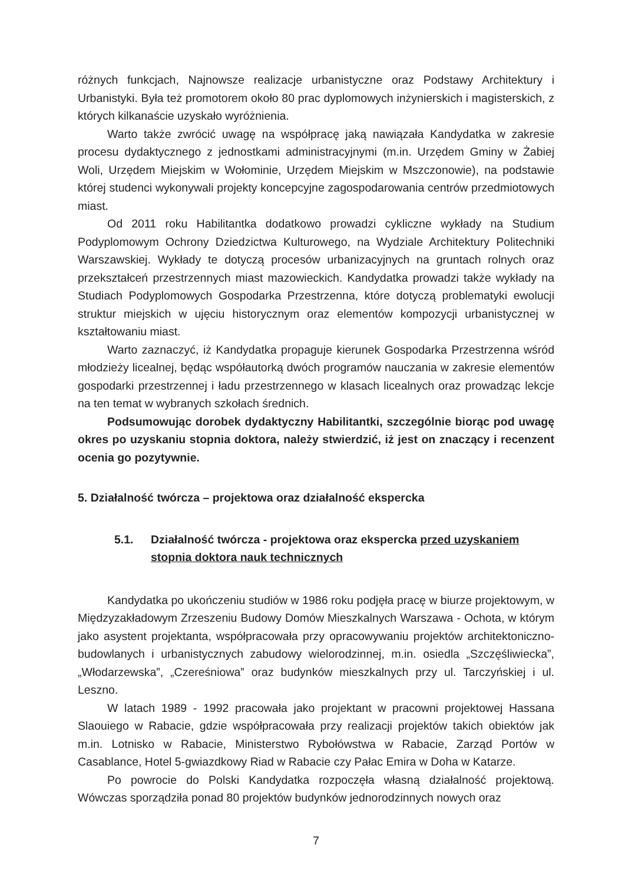różnych funkcjach, Najnowsze realizacje urbanistyczne oraz Podstawy Architektury i Urbanistyki. Była też promotorem około 80 prac dyplomowych inżynierskich i magisterskich, z których kilkanaście uzyskało wyróżnienia.
Warto także zwrócić uwagę na współpracę jaką nawiązała Kandydatka w zakresie procesu dydaktycznego z jednostkami administracyjnymi (m.in. Urzędem Gminy w Żabiej Woli, Urzędem Miejskim w Wołominie, Urzędem Miejskim w Mszczonowie), na podstawie której studenci wykonywali projekty koncepcyjne zagospodarowania centrów przedmiotowych miast.
Od 2011 roku Habilitantka dodatkowo prowadzi cykliczne wykłady na Studium Podyplomowym Ochrony Dziedzictwa Kulturowego, na Wydziale Architektury Politechniki Warszawskiej. Wykłady te dotyczą procesów urbanizacyjnych na gruntach rolnych oraz przekształceń przestrzennych miast mazowieckich. Kandydatka prowadzi także wykłady na Studiach Podyplomowych Gospodarka Przestrzenna, które dotyczą problematyki ewolucji struktur miejskich w ujęciu historycznym oraz elementów kompozycji urbanistycznej w kształtowaniu miast.
Warto zaznaczyć, iż Kandydatka propaguje kierunek Gospodarka Przestrzenna wśród młodzieży licealnej, będąc współautorką dwóch programów nauczania w zakresie elementów gospodarki przestrzennej i ładu przestrzennego w klasach licealnych oraz prowadząc lekcje na ten temat w wybranych szkołach średnich.
Podsumowując dorobek dydaktyczny Habilitantki, szczególnie biorąc pod uwagę okres po uzyskaniu stopnia doktora, należy stwierdzić, iż jest on znaczący i recenzent ocenia go pozytywnie.
5. Działalność twórcza – projektowa oraz działalność ekspercka
5.1. Działalność twórcza - projektowa oraz ekspercka przed uzyskaniem stopnia doktora nauk technicznych
Kandydatka po ukończeniu studiów w 1986 roku podjęła pracę w biurze projektowym, w Międzyzakładowym Zrzeszeniu Budowy Domów Mieszkalnych Warszawa - Ochota, w którym jako asystent projektanta, współpracowała przy opracowywaniu projektów architektoniczno-budowlanych i urbanistycznych zabudowy wielorodzinnej, m.in. osiedla „Szczęśliwiecka”, „Włodarzewska”, „Czereśniowa” oraz budynków mieszkalnych przy ul. Tarczyńskiej i ul. Leszno.
W latach 1989 - 1992 pracowała jako projektant w pracowni projektowej Hassana Slaouiego w Rabacie, gdzie współpracowała przy realizacji projektów takich obiektów jak m.in. Lotnisko w Rabacie, Ministerstwo Rybołówstwa w Rabacie, Zarząd Portów w Casablance, Hotel 5-gwiazdkowy Riad w Rabacie czy Pałac Emira w Doha w Katarze.
Po powrocie do Polski Kandydatka rozpoczęła własną działalność projektową. Wówczas sporządziła ponad 80 projektów budynków jednorodzinnych nowych oraz
7